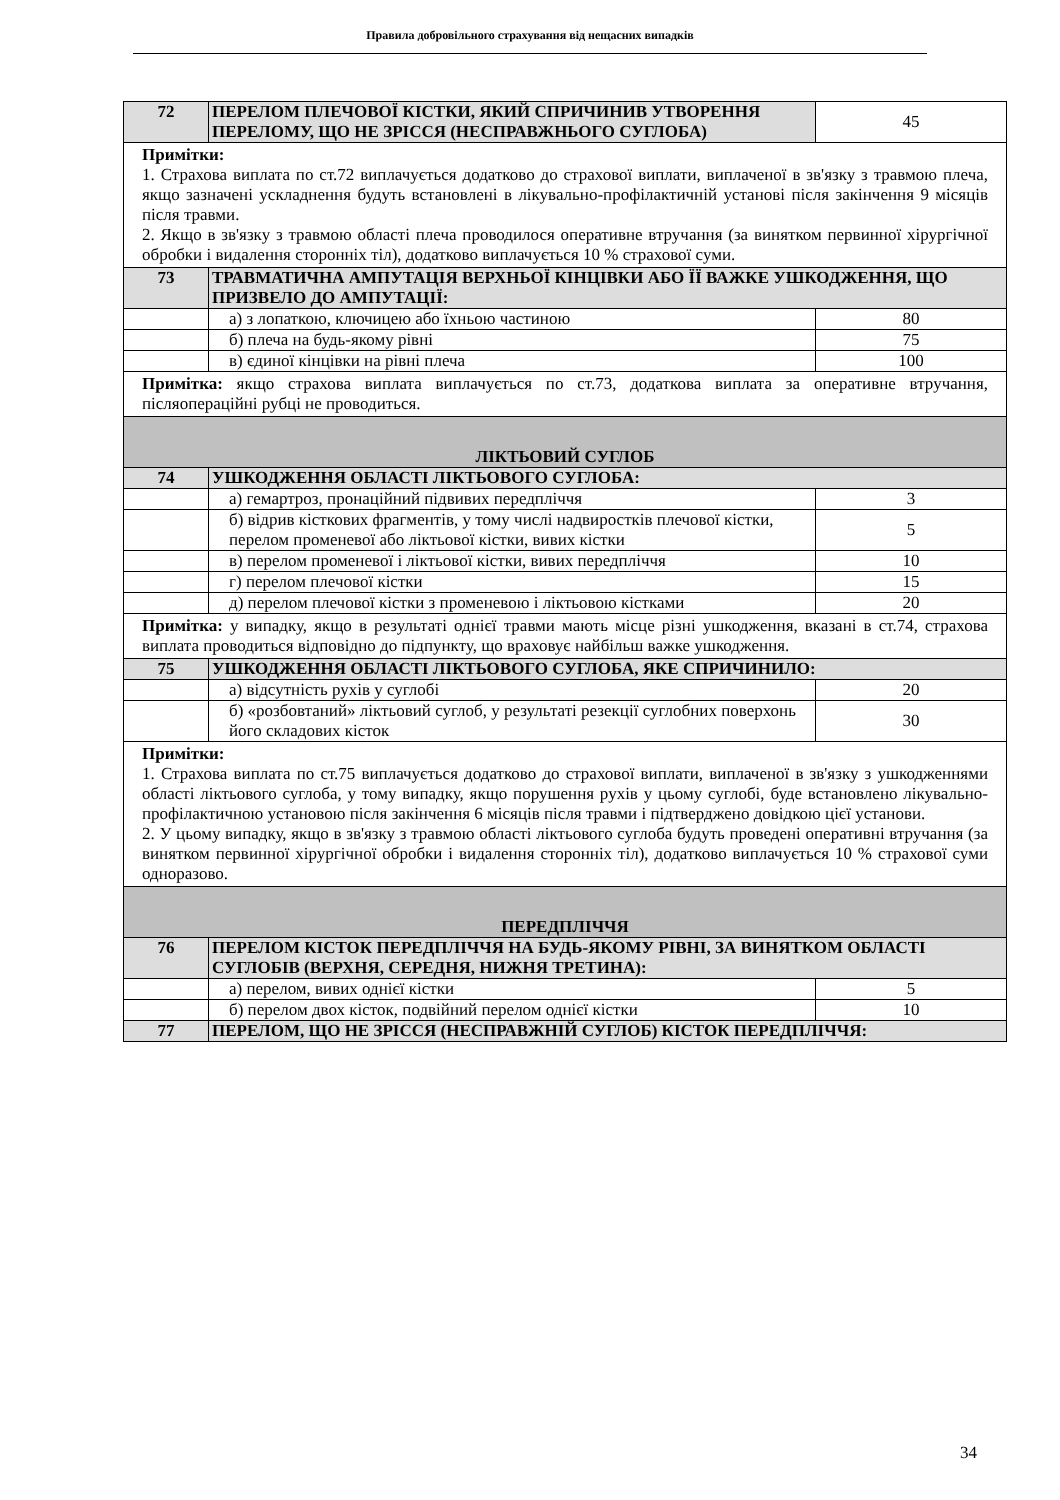Правила добровільного страхування від нещасних випадків
| 72 | ПЕРЕЛОМ ПЛЕЧОВОЇ КІСТКИ, ЯКИЙ СПРИЧИНИВ УТВОРЕННЯ ПЕРЕЛОМУ, ЩО НЕ ЗРІССЯ (НЕСПРАВЖНЬОГО СУГЛОБА) | 45 |
| Примітки: 1. Страхова виплата по ст.72 виплачується додатково до страхової виплати, виплаченої в зв'язку з травмою плеча, якщо зазначені ускладнення будуть встановлені в лікувально-профілактичній установі після закінчення 9 місяців після травми. 2. Якщо в зв'язку з травмою області плеча проводилося оперативне втручання (за винятком первинної хірургічної обробки і видалення сторонніх тіл), додатково виплачується 10 % страхової суми. | | |
| 73 | ТРАВМАТИЧНА АМПУТАЦІЯ ВЕРХНЬОЇ КІНЦІВКИ АБО ЇЇ ВАЖКЕ УШКОДЖЕННЯ, ЩО ПРИЗВЕЛО ДО АМПУТАЦІЇ: | |
| | а) з лопаткою, ключицею або їхньою частиною | 80 |
| | б) плеча на будь-якому рівні | 75 |
| | в) єдиної кінцівки на рівні плеча | 100 |
| Примітка: якщо страхова виплата виплачується по ст.73, додаткова виплата за оперативне втручання, післяопераційні рубці не проводиться. | | |
| ЛІКТЬОВИЙ СУГЛОБ | | |
| 74 | УШКОДЖЕННЯ ОБЛАСТІ ЛІКТЬОВОГО СУГЛОБА: | |
| | а) гемартроз, пронаційний підвивих передпліччя | 3 |
| | б) відрив кісткових фрагментів, у тому числі надвиростків плечової кістки, перелом променевої або ліктьової кістки, вивих кістки | 5 |
| | в) перелом променевої і ліктьової кістки, вивих передпліччя | 10 |
| | г) перелом плечової кістки | 15 |
| | д) перелом плечової кістки з променевою і ліктьовою кістками | 20 |
| Примітка: у випадку, якщо в результаті однієї травми мають місце різні ушкодження, вказані в ст.74, страхова виплата проводиться відповідно до підпункту, що враховує найбільш важке ушкодження. | | |
| 75 | УШКОДЖЕННЯ ОБЛАСТІ ЛІКТЬОВОГО СУГЛОБА, ЯКЕ СПРИЧИНИЛО: | |
| | а) відсутність рухів у суглобі | 20 |
| | б) «розбовтаний» ліктьовий суглоб, у результаті резекції суглобних поверхонь його складових кісток | 30 |
| Примітки: 1. Страхова виплата по ст.75 виплачується додатково до страхової виплати, виплаченої в зв'язку з ушкодженнями області ліктьового суглоба, у тому випадку, якщо порушення рухів у цьому суглобі, буде встановлено лікувально-профілактичною установою після закінчення 6 місяців після травми і підтверджено довідкою цієї установи. 2. У цьому випадку, якщо в зв'язку з травмою області ліктьового суглоба будуть проведені оперативні втручання (за винятком первинної хірургічної обробки і видалення сторонніх тіл), додатково виплачується 10 % страхової суми одноразово. | | |
| ПЕРЕДПЛІЧЧЯ | | |
| 76 | ПЕРЕЛОМ КІСТОК ПЕРЕДПЛІЧЧЯ НА БУДЬ-ЯКОМУ РІВНІ, ЗА ВИНЯТКОМ ОБЛАСТІ СУГЛОБІВ (ВЕРХНЯ, СЕРЕДНЯ, НИЖНЯ ТРЕТИНА): | |
| | а) перелом, вивих однієї кістки | 5 |
| | б) перелом двох кісток, подвійний перелом однієї кістки | 10 |
| 77 | ПЕРЕЛОМ, ЩО НЕ ЗРІССЯ (НЕСПРАВЖНІЙ СУГЛОБ) КІСТОК ПЕРЕДПЛІЧЧЯ: | |
34